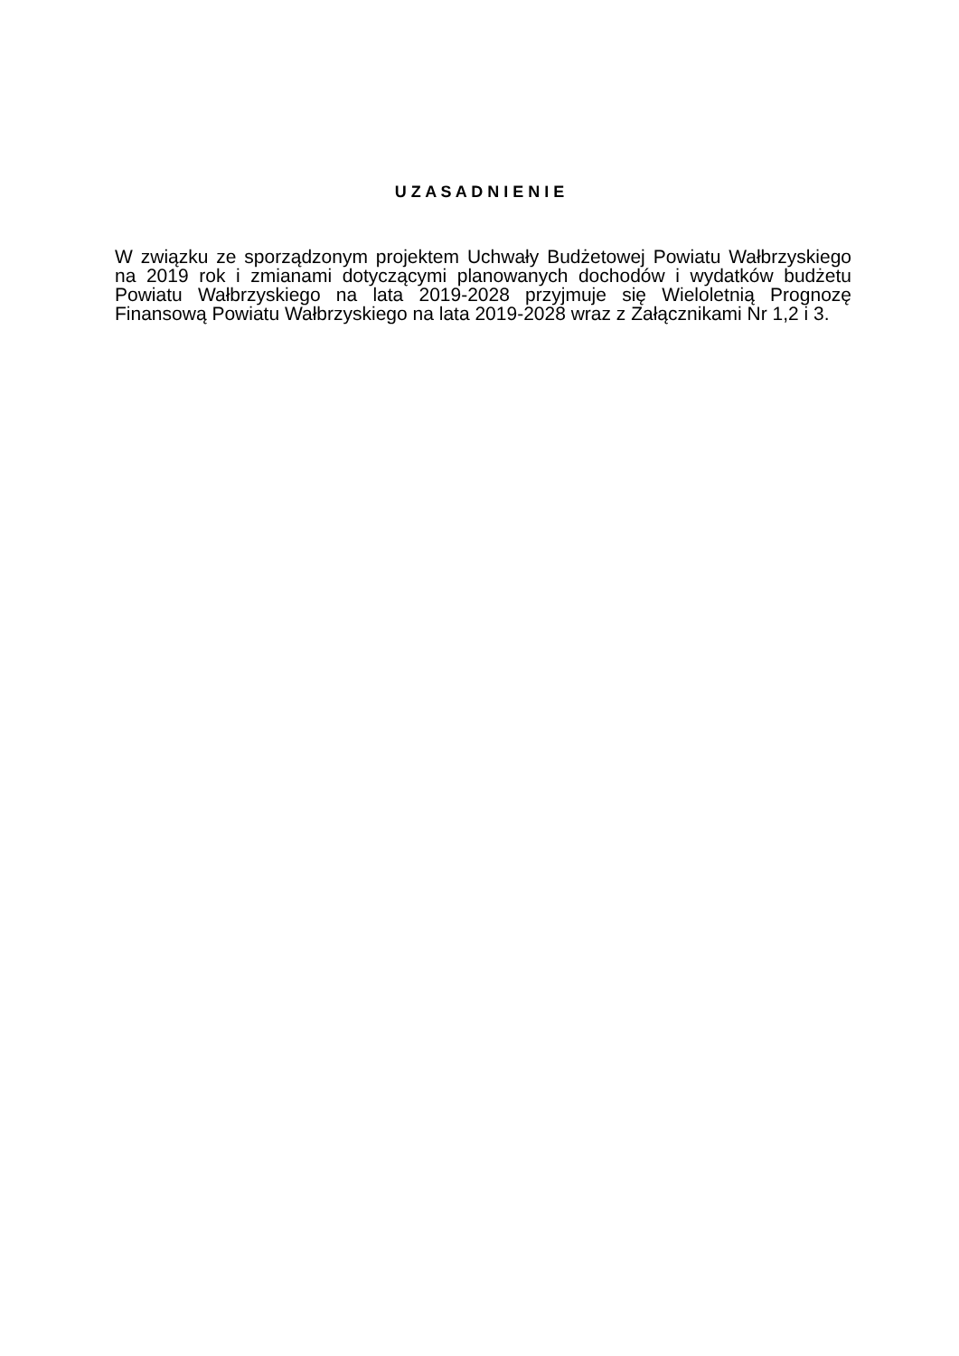U Z A S A D N I E N I E
W związku ze sporządzonym projektem Uchwały Budżetowej Powiatu Wałbrzyskiego na 2019 rok i zmianami dotyczącymi planowanych dochodów i wydatków budżetu Powiatu Wałbrzyskiego na lata 2019-2028 przyjmuje się Wieloletnią Prognozę Finansową Powiatu Wałbrzyskiego na lata 2019-2028 wraz z Załącznikami Nr 1,2 i 3.